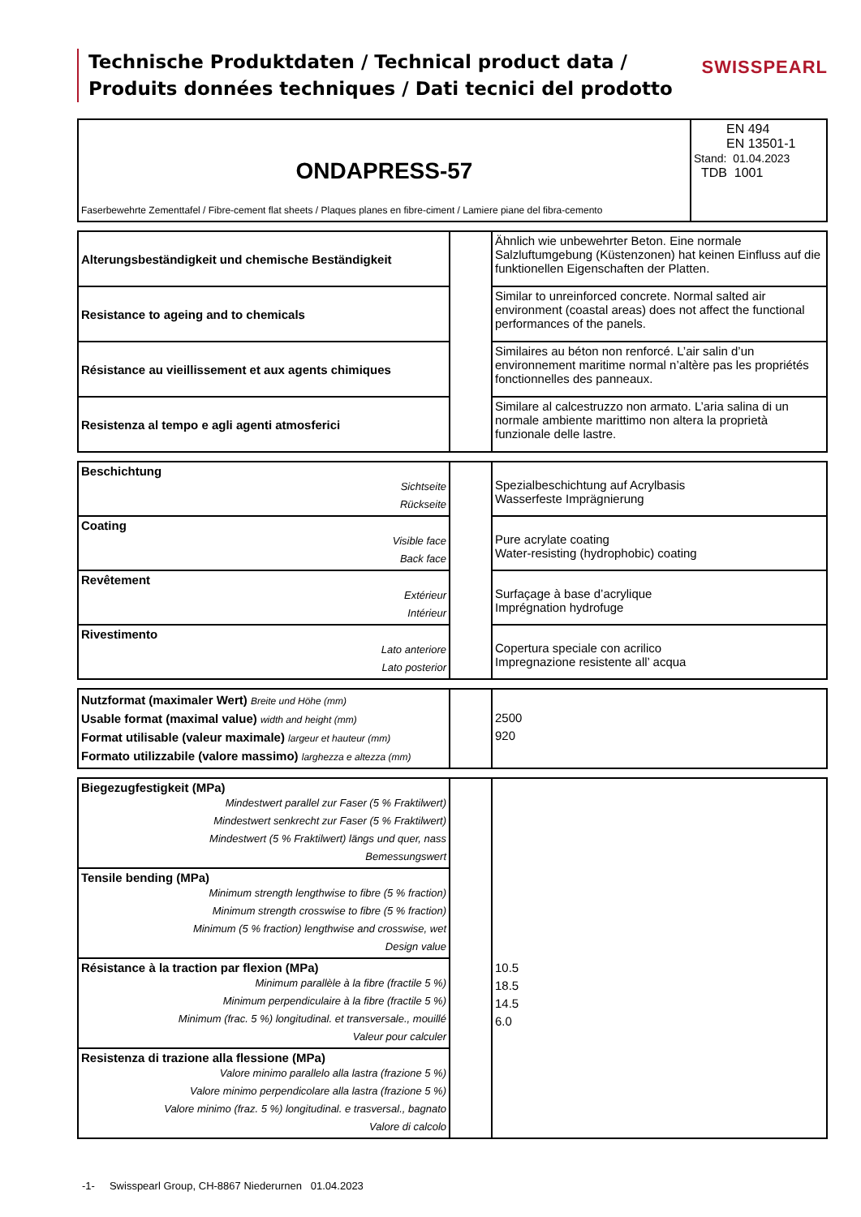Technische Produktdaten / Technical product data /
Produits données techniques / Dati tecnici del prodotto
SWISSPEARL
| ONDAPRESS-57 Faserbewehrte Zementtafel / Fibre-cement flat sheets / Plaques planes en fibre-ciment / Lamiere piane del fibra-cemento | EN 494 EN 13501-1 Stand: 01.04.2023 TDB 1001 |
| Alterungsbeständigkeit und chemische Beständigkeit | | Ähnlich wie unbewehrter Beton. Eine normale Salzluftumgebung (Küstenzonen) hat keinen Einfluss auf die funktionellen Eigenschaften der Platten. |
| Resistance to ageing and to chemicals | | Similar to unreinforced concrete. Normal salted air environment (coastal areas) does not affect the functional performances of the panels. |
| Résistance au vieillissement et aux agents chimiques | | Similaires au béton non renforcé. L’air salin d’un environnement maritime normal n’altère pas les propriétés fonctionnelles des panneaux. |
| Resistenza al tempo e agli agenti atmosferici | | Similare al calcestruzzo non armato. L’aria salina di un normale ambiente marittimo non altera la proprietà funzionale delle lastre. |
| Beschichtung Sichtseite Rückseite | | Spezialbeschichtung auf Acrylbasis Wasserfeste Imprägnierung |
| Coating Visible face Back face | | Pure acrylate coating Water-resisting (hydrophobic) coating |
| Revêtement Extérieur Intérieur | | Surfaçage à base d’acrylique Imprégnation hydrofuge |
| Rivestimento Lato anteriore Lato posterior | | Copertura speciale con acrilico Impregnazione resistente all’ acqua |
| Nutzformat (maximaler Wert) Breite und Höhe (mm) Usable format (maximal value) width and height (mm) Format utilisable (valeur maximale) largeur et hauteur (mm) Formato utilizzabile (valore massimo) larghezza e altezza (mm) | | 2500 920 |
| Biegezugfestigkeit (MPa) Mindestwert parallel zur Faser (5 % Fraktilwert) Mindestwert senkrecht zur Faser (5 % Fraktilwert) Mindestwert (5 % Fraktilwert) längs und quer, nass Bemessungswert | | 10.5 18.5 14.5 6.0 |
| Tensile bending (MPa) Minimum strength lengthwise to fibre (5 % fraction) Minimum strength crosswise to fibre (5 % fraction) Minimum (5 % fraction) lengthwise and crosswise, wet Design value | | |
| Résistance à la traction par flexion (MPa) Minimum parallèle à la fibre (fractile 5 %) Minimum perpendiculaire à la fibre (fractile 5 %) Minimum (frac. 5 %) longitudinal. et transversale., mouillé Valeur pour calculer | | |
| Resistenza di trazione alla flessione (MPa) Valore minimo parallelo alla lastra (frazione 5 %) Valore minimo perpendicolare alla lastra (frazione 5 %) Valore minimo (fraz. 5 %) longitudinal. e trasversal., bagnato Valore di calcolo | | |
-1- Swisspearl Group, CH-8867 Niederurnen 01.04.2023